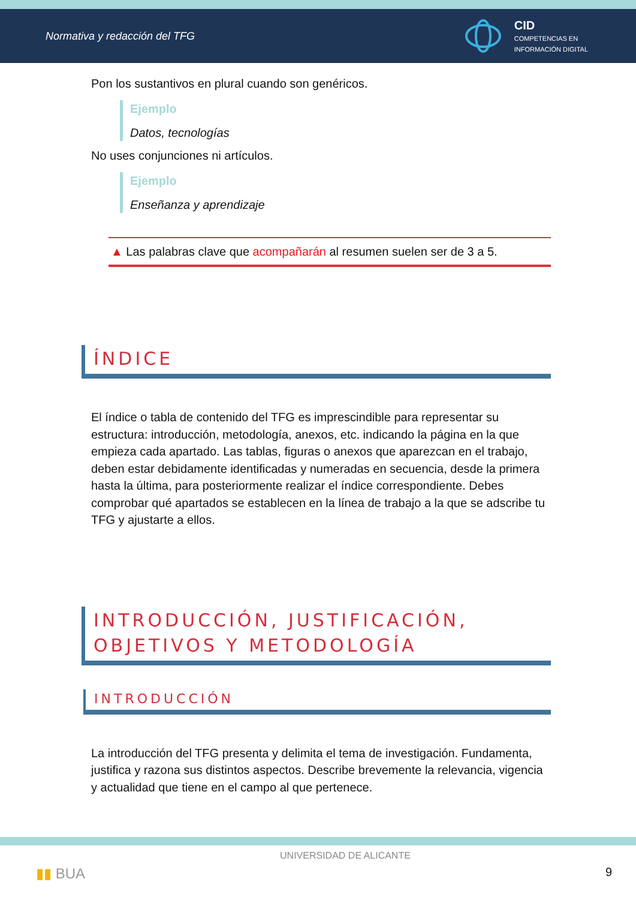Normativa y redacción del TFG
CID
COMPETENCIAS EN
INFORMACIÓN DIGITAL
Pon los sustantivos en plural cuando son genéricos.
Ejemplo
Datos, tecnologías
No uses conjunciones ni artículos.
Ejemplo
Enseñanza y aprendizaje
▲ Las palabras clave que acompañarán al resumen suelen ser de 3 a 5.
ÍNDICE
El índice o tabla de contenido del TFG es imprescindible para representar su estructura: introducción, metodología, anexos, etc. indicando la página en la que empieza cada apartado. Las tablas, figuras o anexos que aparezcan en el trabajo, deben estar debidamente identificadas y numeradas en secuencia, desde la primera hasta la última, para posteriormente realizar el índice correspondiente. Debes comprobar qué apartados se establecen en la línea de trabajo a la que se adscribe tu TFG y ajustarte a ellos.
INTRODUCCIÓN, JUSTIFICACIÓN, OBJETIVOS Y METODOLOGÍA
INTRODUCCIÓN
La introducción del TFG presenta y delimita el tema de investigación. Fundamenta, justifica y razona sus distintos aspectos. Describe brevemente la relevancia, vigencia y actualidad que tiene en el campo al que pertenece.
▮▮ BUA UNIVERSIDAD DE ALICANTE 9